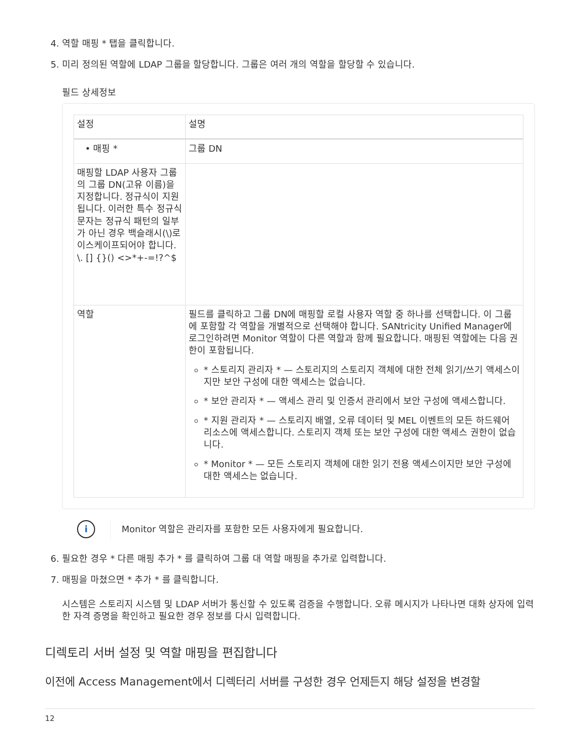4. 역할 매핑 * 탭을 클릭합니다.
5. 미리 정의된 역할에 LDAP 그룹을 할당합니다. 그룹은 여러 개의 역할을 할당할 수 있습니다.
필드 상세정보
| 설정 | 설명 |
| --- | --- |
| • 매핑 * | 그룹 DN |
| 매핑할 LDAP 사용자 그룹의 그룹 DN(고유 이름)을 지정합니다. 정규식이 지원됩니다. 이러한 특수 정규식 문자는 정규식 패턴의 일부가 아닌 경우 백슬래시(\)로 이스케이프되어야 합니다. \. [] {}() <>*+-=!?^$ | |
| 역할 | 필드를 클릭하고 그룹 DN에 매핑할 로컬 사용자 역할 중 하나를 선택합니다. 이 그룹에 포함할 각 역할을 개별적으로 선택해야 합니다. SANtricity Unified Manager에 로그인하려면 Monitor 역할이 다른 역할과 함께 필요합니다. 매핑된 역할에는 다음 권한이 포함됩니다. * 스토리지 관리자 * — 스토리지의 스토리지 객체에 대한 전체 읽기/쓰기 액세스이지만 보안 구성에 대한 액세스는 없습니다. * 보안 관리자 * — 액세스 관리 및 인증서 관리에서 보안 구성에 액세스합니다. * 지원 관리자 * — 스토리지 배열, 오류 데이터 및 MEL 이벤트의 모든 하드웨어 리소스에 액세스합니다. 스토리지 객체 또는 보안 구성에 대한 액세스 권한이 없습니다. * Monitor * — 모든 스토리지 객체에 대한 읽기 전용 액세스이지만 보안 구성에 대한 액세스는 없습니다. |
i
Monitor 역할은 관리자를 포함한 모든 사용자에게 필요합니다.
6. 필요한 경우 * 다른 매핑 추가 * 를 클릭하여 그룹 대 역할 매핑을 추가로 입력합니다.
7. 매핑을 마쳤으면 * 추가 * 를 클릭합니다.
시스템은 스토리지 시스템 및 LDAP 서버가 통신할 수 있도록 검증을 수행합니다. 오류 메시지가 나타나면 대화 상자에 입력한 자격 증명을 확인하고 필요한 경우 정보를 다시 입력합니다.
디렉토리 서버 설정 및 역할 매핑을 편집합니다
이전에 Access Management에서 디렉터리 서버를 구성한 경우 언제든지 해당 설정을 변경할
12